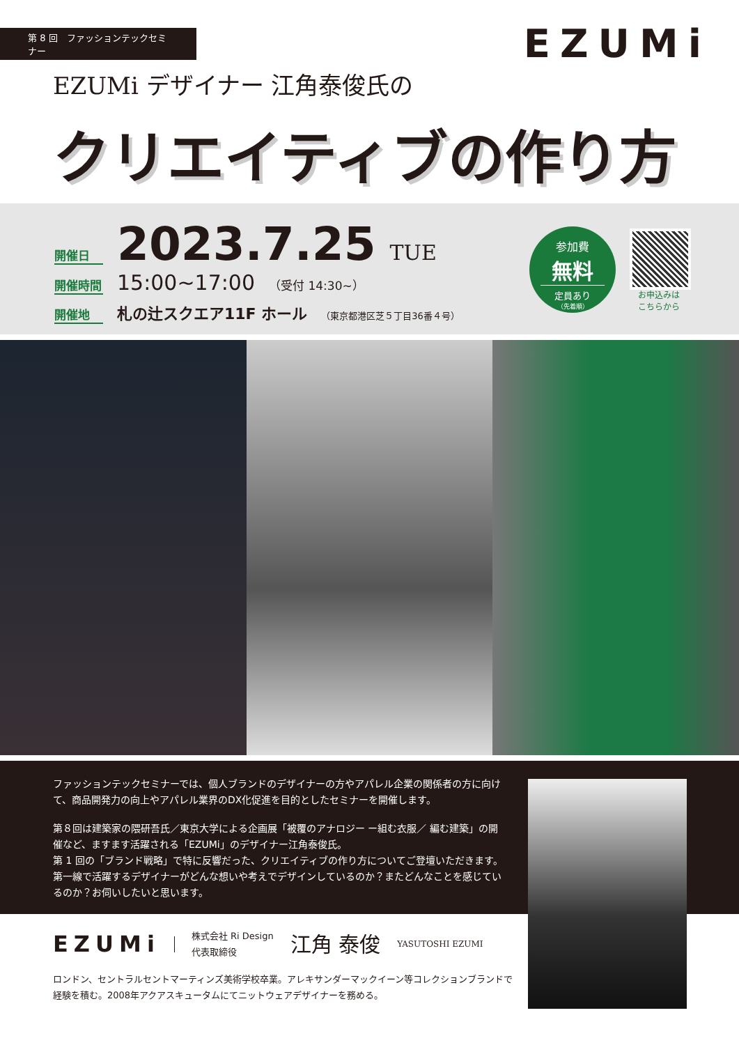第 8 回　ファッションテックセミナー
EZUMi
EZUMi デザイナー 江角泰俊氏の
クリエイティブの作り方
開催日 2023.7.25 TUE
開催時間 15:00~17:00 （受付 14:30~）
開催地 札の辻スクエア11F ホール （東京都港区芝５丁目36番４号）
参加費
無料
定員あり
（先着順）
お申込みは
こちらから
ファッションテックセミナーでは、個人ブランドのデザイナーの方やアパレル企業の関係者の方に向けて、商品開発力の向上やアパレル業界のDX化促進を目的としたセミナーを開催します。
第８回は建築家の隈研吾氏／東京大学による企画展「被覆のアナロジー ー組む衣服／ 編む建築」の開催など、ますます活躍される「EZUMi」のデザイナー江角泰俊氏。
第 1 回の「ブランド戦略」で特に反響だった、クリエイティブの作り方についてご登壇いただきます。第一線で活躍するデザイナーがどんな想いや考えでデザインしているのか？またどんなことを感じているのか？お伺いしたいと思います。
EZUMi 株式会社 Ri Design
代表取締役 江角 泰俊 YASUTOSHI EZUMI
ロンドン、セントラルセントマーティンズ美術学校卒業。アレキサンダーマックイーン等コレクションブランドで経験を積む。2008年アクアスキュータムにてニットウェアデザイナーを務める。